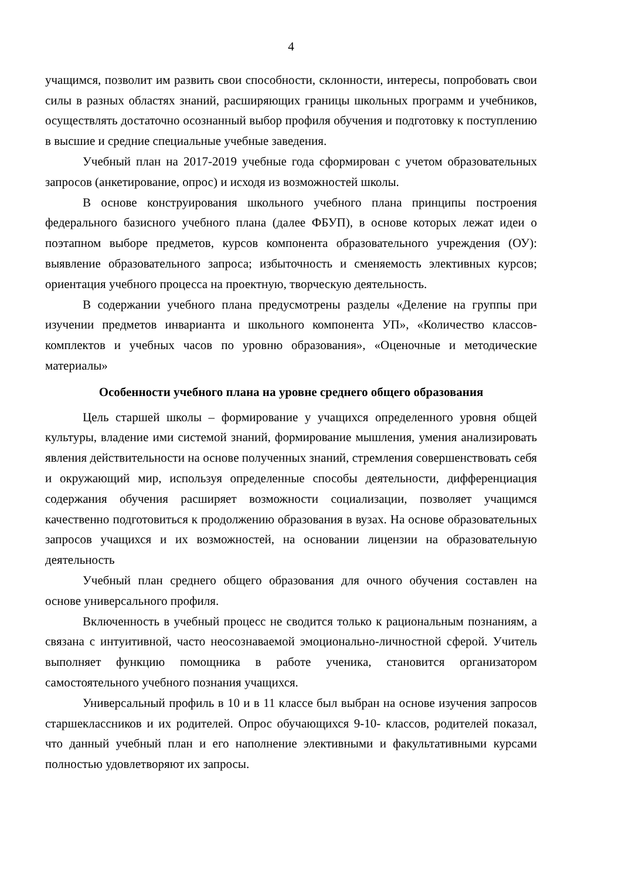4
учащимся, позволит им развить свои способности, склонности, интересы, попробовать свои силы в разных областях знаний, расширяющих границы школьных программ и учебников, осуществлять достаточно осознанный выбор профиля обучения и подготовку к поступлению в высшие и средние специальные учебные заведения.
Учебный план на 2017-2019 учебные года сформирован с учетом образовательных запросов (анкетирование, опрос) и исходя из возможностей школы.
В основе конструирования школьного учебного плана принципы построения федерального базисного учебного плана (далее ФБУП), в основе которых лежат идеи о поэтапном выборе предметов, курсов компонента образовательного учреждения (ОУ): выявление образовательного запроса; избыточность и сменяемость элективных курсов; ориентация учебного процесса на проектную, творческую деятельность.
В содержании учебного плана предусмотрены разделы «Деление на группы при изучении предметов инварианта и школьного компонента УП», «Количество классов-комплектов и учебных часов по уровню образования», «Оценочные и методические материалы»
Особенности учебного плана на уровне среднего общего образования
Цель старшей школы – формирование у учащихся определенного уровня общей культуры, владение ими системой знаний, формирование мышления, умения анализировать явления действительности на основе полученных знаний, стремления совершенствовать себя и окружающий мир, используя определенные способы деятельности, дифференциация содержания обучения расширяет возможности социализации, позволяет учащимся качественно подготовиться к продолжению образования в вузах. На основе образовательных запросов учащихся и их возможностей, на основании лицензии на образовательную деятельность
Учебный план среднего общего образования для очного обучения составлен на основе универсального профиля.
Включенность в учебный процесс не сводится только к рациональным познаниям, а связана с интуитивной, часто неосознаваемой эмоционально-личностной сферой. Учитель выполняет функцию помощника в работе ученика, становится организатором самостоятельного учебного познания учащихся.
Универсальный профиль в 10 и в 11 классе был выбран на основе изучения запросов старшеклассников и их родителей. Опрос обучающихся 9-10- классов, родителей показал, что данный учебный план и его наполнение элективными и факультативными курсами полностью удовлетворяют их запросы.